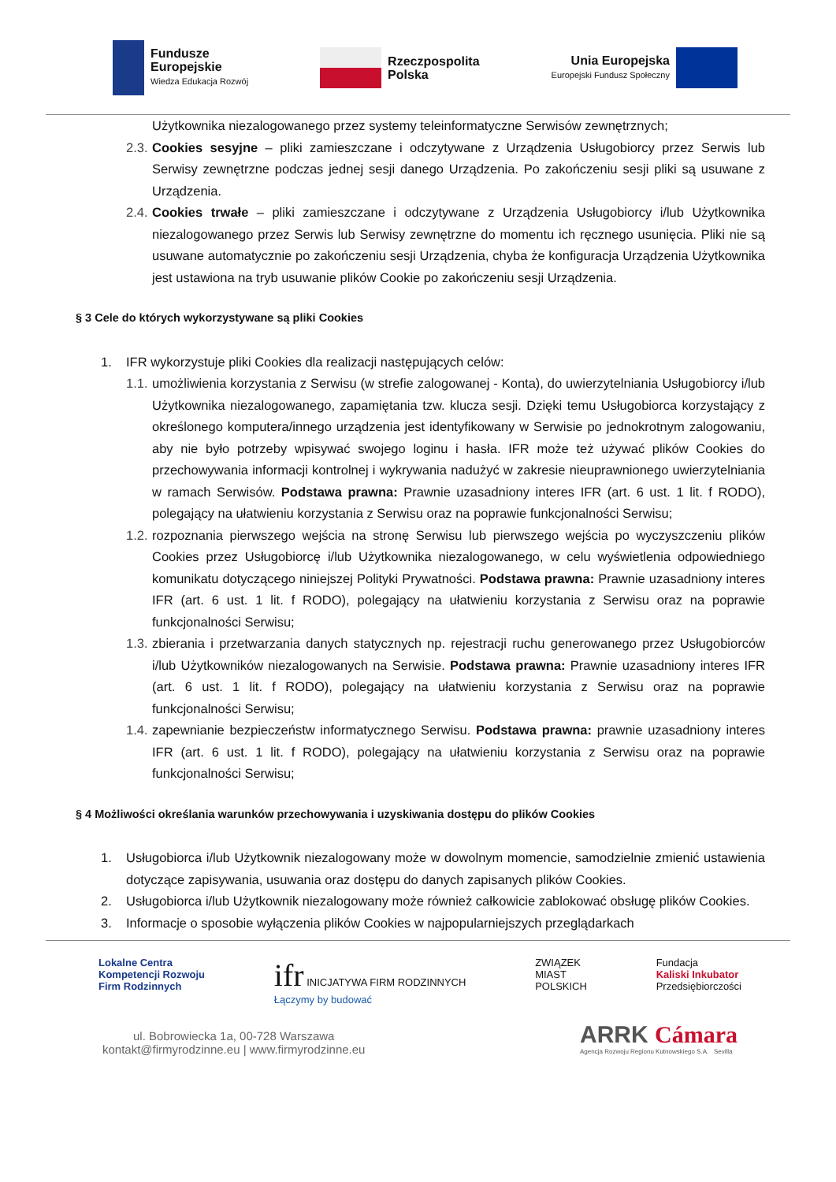Fundusze
Europejskie
Wiedza Edukacja Rozwój
Rzeczpospolita
Polska
Unia Europejska
Europejski Fundusz Społeczny
Użytkownika niezalogowanego przez systemy teleinformatyczne Serwisów zewnętrznych;
2.3.
Cookies sesyjne – pliki zamieszczane i odczytywane z Urządzenia Usługobiorcy przez Serwis lub Serwisy zewnętrzne podczas jednej sesji danego Urządzenia. Po zakończeniu sesji pliki są usuwane z Urządzenia.
2.4.
Cookies trwałe – pliki zamieszczane i odczytywane z Urządzenia Usługobiorcy i/lub Użytkownika niezalogowanego przez Serwis lub Serwisy zewnętrzne do momentu ich ręcznego usunięcia. Pliki nie są usuwane automatycznie po zakończeniu sesji Urządzenia, chyba że konfiguracja Urządzenia Użytkownika jest ustawiona na tryb usuwanie plików Cookie po zakończeniu sesji Urządzenia.
§ 3 Cele do których wykorzystywane są pliki Cookies
1. IFR wykorzystuje pliki Cookies dla realizacji następujących celów:
1.1.
umożliwienia korzystania z Serwisu (w strefie zalogowanej - Konta), do uwierzytelniania Usługobiorcy i/lub Użytkownika niezalogowanego, zapamiętania tzw. klucza sesji. Dzięki temu Usługobiorca korzystający z określonego komputera/innego urządzenia jest identyfikowany w Serwisie po jednokrotnym zalogowaniu, aby nie było potrzeby wpisywać swojego loginu i hasła. IFR może też używać plików Cookies do przechowywania informacji kontrolnej i wykrywania nadużyć w zakresie nieuprawnionego uwierzytelniania w ramach Serwisów. Podstawa prawna: Prawnie uzasadniony interes IFR (art. 6 ust. 1 lit. f RODO), polegający na ułatwieniu korzystania z Serwisu oraz na poprawie funkcjonalności Serwisu;
1.2.
rozpoznania pierwszego wejścia na stronę Serwisu lub pierwszego wejścia po wyczyszczeniu plików Cookies przez Usługobiorcę i/lub Użytkownika niezalogowanego, w celu wyświetlenia odpowiedniego komunikatu dotyczącego niniejszej Polityki Prywatności. Podstawa prawna: Prawnie uzasadniony interes IFR (art. 6 ust. 1 lit. f RODO), polegający na ułatwieniu korzystania z Serwisu oraz na poprawie funkcjonalności Serwisu;
1.3.
zbierania i przetwarzania danych statycznych np. rejestracji ruchu generowanego przez Usługobiorców i/lub Użytkowników niezalogowanych na Serwisie. Podstawa prawna: Prawnie uzasadniony interes IFR (art. 6 ust. 1 lit. f RODO), polegający na ułatwieniu korzystania z Serwisu oraz na poprawie funkcjonalności Serwisu;
1.4.
zapewnianie bezpieczeństw informatycznego Serwisu. Podstawa prawna: prawnie uzasadniony interes IFR (art. 6 ust. 1 lit. f RODO), polegający na ułatwieniu korzystania z Serwisu oraz na poprawie funkcjonalności Serwisu;
§ 4 Możliwości określania warunków przechowywania i uzyskiwania dostępu do plików Cookies
1. Usługobiorca i/lub Użytkownik niezalogowany może w dowolnym momencie, samodzielnie zmienić ustawienia dotyczące zapisywania, usuwania oraz dostępu do danych zapisanych plików Cookies.
2. Usługobiorca i/lub Użytkownik niezalogowany może również całkowicie zablokować obsługę plików Cookies.
3. Informacje o sposobie wyłączenia plików Cookies w najpopularniejszych przeglądarkach
Lokalne Centra
Kompetencji Rozwoju
Firm Rodzinnych
ifr INICJATYWA FIRM RODZINNYCH
Łączymy by budować
ZWIĄZEK
MIAST
POLSKICH
Fundacja
Kaliski Inkubator
Przedsiębiorczości
ul. Bobrowiecka 1a, 00-728 Warszawa
kontakt@firmyrodzinne.eu | www.firmyrodzinne.eu
ARRK Cámara
Agencja Rozwoju Regionu Kutnowskiego S.A. Sevilla